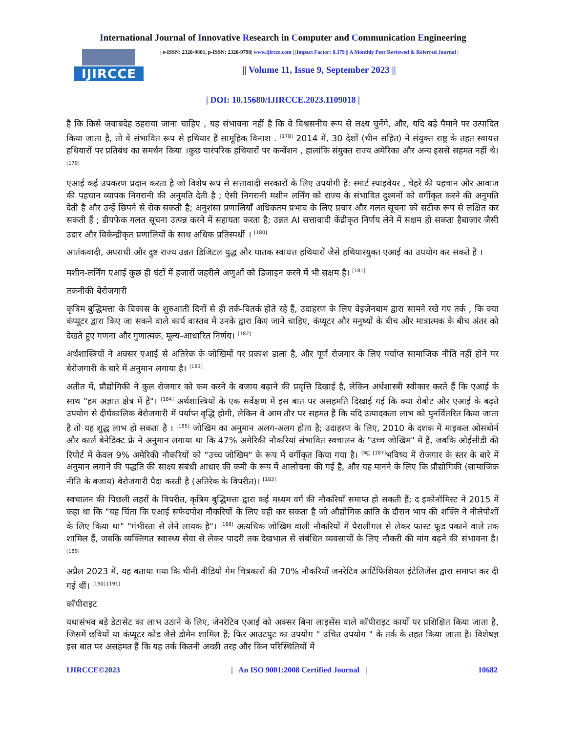International Journal of Innovative Research in Computer and Communication Engineering
IJIRCCE
| e-ISSN: 2320-9801, p-ISSN: 2320-9798| www.ijircce.com | |Impact Factor: 8.379 || A Monthly Peer Reviewed & Referred Journal |
|| Volume 11, Issue 9, September 2023 ||
| DOI: 10.15680/IJIRCCE.2023.1109018 |
है कि किसे जवाबदेह ठहराया जाना चाहिए , यह संभावना नहीं है कि वे विश्वसनीय रूप से लक्ष्य चुनेंगे, और, यदि बड़े पैमाने पर उत्पादित किया जाता है, तो वे संभावित रूप से हथियार हैं सामूहिक विनाश . <sup>[178]</sup> 2014 में, 30 देशों (चीन सहित) ने संयुक्त राष्ट्र के तहत स्वायत्त हथियारों पर प्रतिबंध का समर्थन किया ।कुछ पारंपरिक हथियारों पर कन्वेंशन , हालांकि संयुक्त राज्य अमेरिका और अन्य इससे सहमत नहीं थे। <sup>[179]</sup>
एआई कई उपकरण प्रदान करता है जो विशेष रूप से सत्तावादी सरकारों के लिए उपयोगी हैं: स्मार्ट स्पाइवेयर , चेहरे की पहचान और आवाज की पहचान व्यापक निगरानी की अनुमति देती है ; ऐसी निगरानी मशीन लर्निंग को राज्य के संभावित दुश्मनों को वर्गीकृत करने की अनुमति देती है और उन्हें छिपने से रोक सकती है; अनुशंसा प्रणालियाँ अधिकतम प्रभाव के लिए प्रचार और गलत सूचना को सटीक रूप से लक्षित कर सकती हैं ; डीपफेक गलत सूचना उत्पन्न करने में सहायता करता है; उन्नत AI सत्तावादी केंद्रीकृत निर्णय लेने में सक्षम हो सकता हैबाज़ार जैसी उदार और विकेन्द्रीकृत प्रणालियों के साथ अधिक प्रतिस्पर्धी । <sup>[180]</sup>
आतंकवादी, अपराधी और दुष्ट राज्य उन्नत डिजिटल युद्ध और घातक स्वायत्त हथियारों जैसे हथियारयुक्त एआई का उपयोग कर सकते हैं ।
मशीन-लर्निंग एआई कुछ ही घंटों में हजारों जहरीले अणुओं को डिजाइन करने में भी सक्षम है। <sup>[181]</sup>
तकनीकी बेरोजगारी
कृत्रिम बुद्धिमत्ता के विकास के शुरुआती दिनों से ही तर्क-वितर्क होते रहे हैं, उदाहरण के लिए वेइज़ेनबाम द्वारा सामने रखे गए तर्क , कि क्या कंप्यूटर द्वारा किए जा सकने वाले कार्य वास्तव में उनके द्वारा किए जाने चाहिए, कंप्यूटर और मनुष्यों के बीच और मात्रात्मक के बीच अंतर को देखते हुए गणना और गुणात्मक, मूल्य-आधारित निर्णय। <sup>[182]</sup>
अर्थशास्त्रियों ने अक्सर एआई से अतिरेक के जोखिमों पर प्रकाश डाला है, और पूर्ण रोजगार के लिए पर्याप्त सामाजिक नीति नहीं होने पर बेरोजगारी के बारे में अनुमान लगाया है। <sup>[183]</sup>
अतीत में, प्रौद्योगिकी ने कुल रोजगार को कम करने के बजाय बढ़ाने की प्रवृत्ति दिखाई है, लेकिन अर्थशास्त्री स्वीकार करते हैं कि एआई के साथ "हम अज्ञात क्षेत्र में हैं"। <sup>[184]</sup> अर्थशास्त्रियों के एक सर्वेक्षण में इस बात पर असहमति दिखाई गई कि क्या रोबोट और एआई के बढ़ते उपयोग से दीर्घकालिक बेरोजगारी में पर्याप्त वृद्धि होगी, लेकिन वे आम तौर पर सहमत हैं कि यदि उत्पादकता लाभ को पुनर्वितरित किया जाता है तो यह शुद्ध लाभ हो सकता है । <sup>[185]</sup> जोखिम का अनुमान अलग-अलग होता है; उदाहरण के लिए, 2010 के दशक में माइकल ओसबोर्न और कार्ल बेनेडिक्ट फ्रे ने अनुमान लगाया था कि 47% अमेरिकी नौकरियां संभावित स्वचालन के "उच्च जोखिम" में हैं, जबकि ओईसीडी की रिपोर्ट में केवल 9% अमेरिकी नौकरियों को "उच्च जोखिम" के रूप में वर्गीकृत किया गया है। <sup>[क्यू] [187]</sup>भविष्य में रोजगार के स्तर के बारे में अनुमान लगाने की पद्धति की साक्ष्य संबंधी आधार की कमी के रूप में आलोचना की गई है, और यह मानने के लिए कि प्रौद्योगिकी (सामाजिक नीति के बजाय) बेरोजगारी पैदा करती है (अतिरेक के विपरीत)। <sup>[183]</sup>
स्वचालन की पिछली लहरों के विपरीत, कृत्रिम बुद्धिमत्ता द्वारा कई मध्यम वर्ग की नौकरियाँ समाप्त हो सकती हैं; द इकोनॉमिस्ट ने 2015 में कहा था कि "यह चिंता कि एआई सफेदपोश नौकरियों के लिए वही कर सकता है जो औद्योगिक क्रांति के दौरान भाप की शक्ति ने नीलेपोशों के लिए किया था" "गंभीरता से लेने लायक है"। <sup>[188]</sup> अत्यधिक जोखिम वाली नौकरियों में पैरालीगल से लेकर फास्ट फूड पकाने वाले तक शामिल हैं, जबकि व्यक्तिगत स्वास्थ्य सेवा से लेकर पादरी तक देखभाल से संबंधित व्यवसायों के लिए नौकरी की मांग बढ़ने की संभावना है। <sup>[189]</sup>
अप्रैल 2023 में, यह बताया गया कि चीनी वीडियो गेम चित्रकारों की 70% नौकरियाँ जनरेटिव आर्टिफिशियल इंटेलिजेंस द्वारा समाप्त कर दी गई थीं। <sup>[190] [191]</sup>
कॉपीराइट
यथासंभव बड़े डेटासेट का लाभ उठाने के लिए, जेनरेटिव एआई को अक्सर बिना लाइसेंस वाले कॉपीराइट कार्यों पर प्रशिक्षित किया जाता है, जिसमें छवियों या कंप्यूटर कोड जैसे डोमेन शामिल हैं; फिर आउटपुट का उपयोग " उचित उपयोग " के तर्क के तहत किया जाता है। विशेषज्ञ इस बात पर असहमत हैं कि यह तर्क कितनी अच्छी तरह और किन परिस्थितियों में
IJIRCCE©2023 | An ISO 9001:2008 Certified Journal | 10682